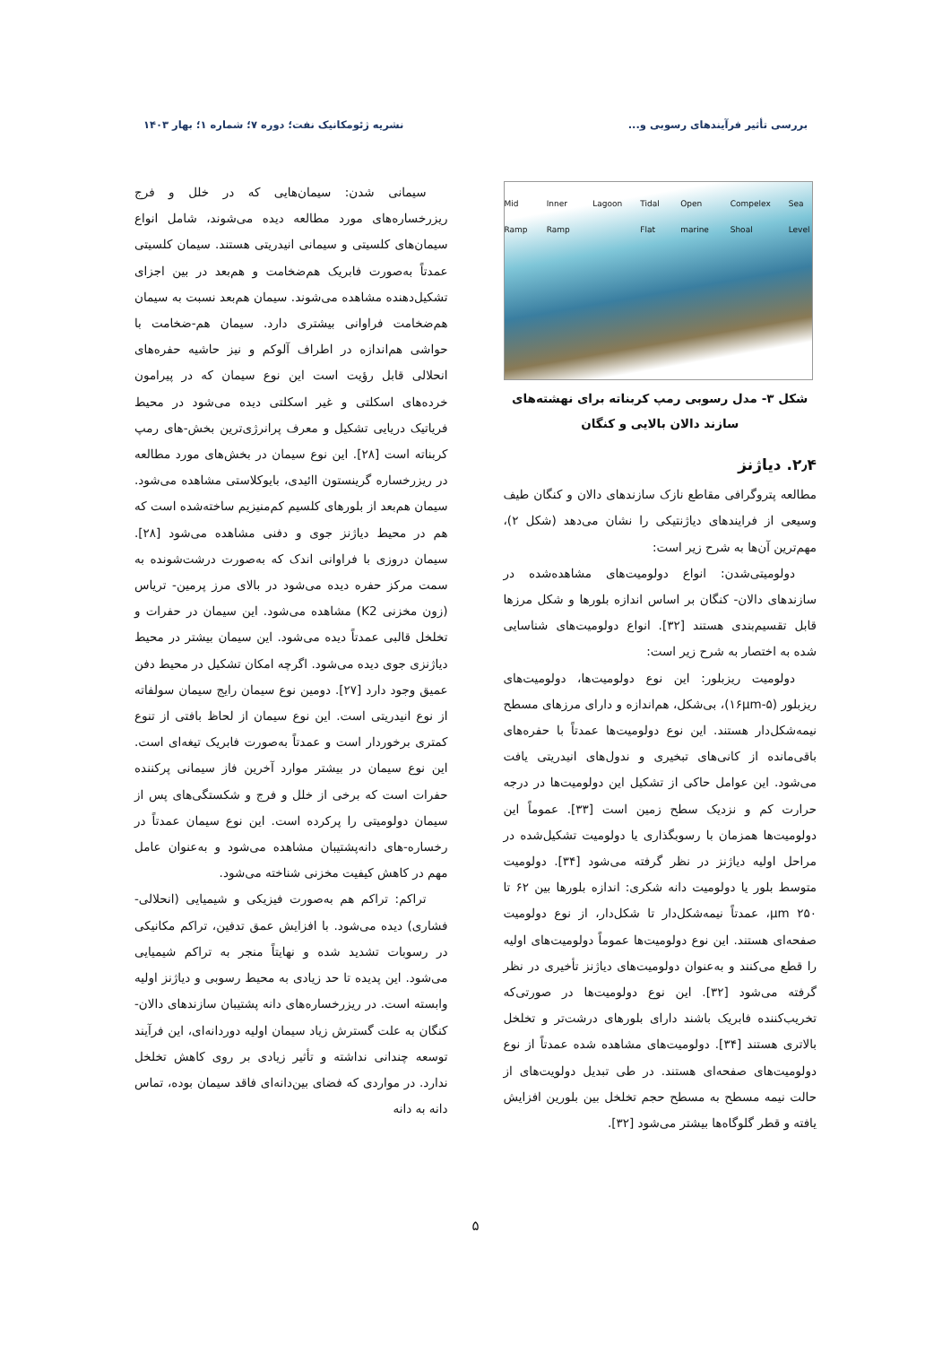بررسی تأثیر فرآیندهای رسوبی و... نشریه ژئومکانیک نفت؛ دوره ۷؛ شماره ۱؛ بهار ۱۴۰۳
Mid Ramp Inner Ramp Lagoon Tidal Flat Open marine Compelex Shoal Sea Level
شکل ۳- مدل رسوبی رمپ کربناته برای نهشته‌های سازند دالان بالایی و کنگان
۲٫۴. دیاژنز
مطالعه پتروگرافی مقاطع نازک سازندهای دالان و کنگان طیف وسیعی از فرایندهای دیاژنتیکی را نشان می‌دهد (شکل ۲)، مهم‌ترین آن‌ها به شرح زیر است:
دولومیتی‌شدن: انواع دولومیت‌های مشاهده‌شده در سازندهای دالان- کنگان بر اساس اندازه بلورها و شکل مرزها قابل تقسیم‌بندی هستند [۳۲]. انواع دولومیت‌های شناسایی شده به اختصار به شرح زیر است:
دولومیت ریزبلور: این نوع دولومیت‌ها، دولومیت‌های ریزبلور (۵-۱۶μm)، بی‌شکل، هم‌اندازه و دارای مرزهای مسطح نیمه‌شکل‌دار هستند. این نوع دولومیت‌ها عمدتاً با حفره‌های باقی‌مانده از کانی‌های تبخیری و ندول‌های انیدریتی یافت می‌شود. این عوامل حاکی از تشکیل این دولومیت‌ها در درجه حرارت کم و نزدیک سطح زمین است [۳۳]. عموماً این دولومیت‌ها همزمان با رسوبگذاری یا دولومیت تشکیل‌شده در مراحل اولیه دیاژنز در نظر گرفته می‌شود [۳۴]. دولومیت متوسط بلور یا دولومیت دانه شکری: اندازه بلورها بین ۶۲ تا ۲۵۰ μm، عمدتاً نیمه‌شکل‌دار تا شکل‌دار، از نوع دولومیت صفحه‌ای هستند. این نوع دولومیت‌ها عموماً دولومیت‌های اولیه را قطع می‌کنند و به‌عنوان دولومیت‌های دیاژنز تأخیری در نظر گرفته می‌شود [۳۲]. این نوع دولومیت‌ها در صورتی‌که تخریب‌کننده فابریک باشند دارای بلورهای درشت‌تر و تخلخل بالاتری هستند [۳۴]. دولومیت‌های مشاهده شده عمدتاً از نوع دولومیت‌های صفحه‌ای هستند. در طی تبدیل دولویت‌های از حالت نیمه مسطح به مسطح حجم تخلخل بین بلورین افزایش یافته و قطر گلوگاه‌ها بیشتر می‌شود [۳۲].
سیمانی شدن: سیمان‌هایی که در خلل و فرج ریزرخساره‌های مورد مطالعه دیده می‌شوند، شامل انواع سیمان‌های کلسیتی و سیمانی انیدریتی هستند. سیمان کلسیتی عمدتاً به‌صورت فابریک هم‌ضخامت و هم‌بعد در بین اجزای تشکیل‌دهنده مشاهده می‌شوند. سیمان هم‌بعد نسبت به سیمان هم‌ضخامت فراوانی بیشتری دارد. سیمان هم-ضخامت با حواشی هم‌اندازه در اطراف آلوکم و نیز حاشیه حفره‌های انحلالی قابل رؤیت است این نوع سیمان که در پیرامون خرده‌های اسکلتی و غیر اسکلتی دیده می‌شود در محیط فریاتیک دریایی تشکیل و معرف پرانرژی‌ترین بخش-های رمپ کربناته است [۲۸]. این نوع سیمان در بخش‌های مورد مطالعه در ریزرخساره گرینستون اائیدی، بایوکلاستی مشاهده می‌شود. سیمان هم‌بعد از بلورهای کلسیم کم‌منیزیم ساخته‌شده است که هم در محیط دیاژنز جوی و دفنی مشاهده می‌شود [۲۸]. سیمان دروزی با فراوانی اندک که به‌صورت درشت‌شونده به سمت مرکز حفره دیده می‌شود در بالای مرز پرمین- تریاس (زون مخزنی K2) مشاهده می‌شود. این سیمان در حفرات و تخلخل قالبی عمدتاً دیده می‌شود. این سیمان بیشتر در محیط دیاژنزی جوی دیده می‌شود. اگرچه امکان تشکیل در محیط دفن عمیق وجود دارد [۲۷]. دومین نوع سیمان رایج سیمان سولفاته از نوع انیدریتی است. این نوع سیمان از لحاظ بافتی از تنوع کمتری برخوردار است و عمدتاً به‌صورت فابریک تیغه‌ای است. این نوع سیمان در بیشتر موارد آخرین فاز سیمانی پرکننده حفرات است که برخی از خلل و فرج و شکستگی‌های پس از سیمان دولومیتی را پرکرده است. این نوع سیمان عمدتاً در رخساره-های دانه‌پشتیبان مشاهده می‌شود و به‌عنوان عامل مهم در کاهش کیفیت مخزنی شناخته می‌شود.
تراکم: تراکم هم به‌صورت فیزیکی و شیمیایی (انحلالی- فشاری) دیده می‌شود. با افزایش عمق تدفین، تراکم مکانیکی در رسوبات تشدید شده و نهایتاً منجر به تراکم شیمیایی می‌شود. این پدیده تا حد زیادی به محیط رسوبی و دیاژنز اولیه وابسته است. در ریزرخساره‌های دانه پشتیبان سازندهای دالان- کنگان به علت گسترش زیاد سیمان اولیه دوردانه‌ای، این فرآیند توسعه چندانی نداشته و تأثیر زیادی بر روی کاهش تخلخل ندارد. در مواردی که فضای بین‌دانه‌ای فاقد سیمان بوده، تماس دانه به دانه
۵